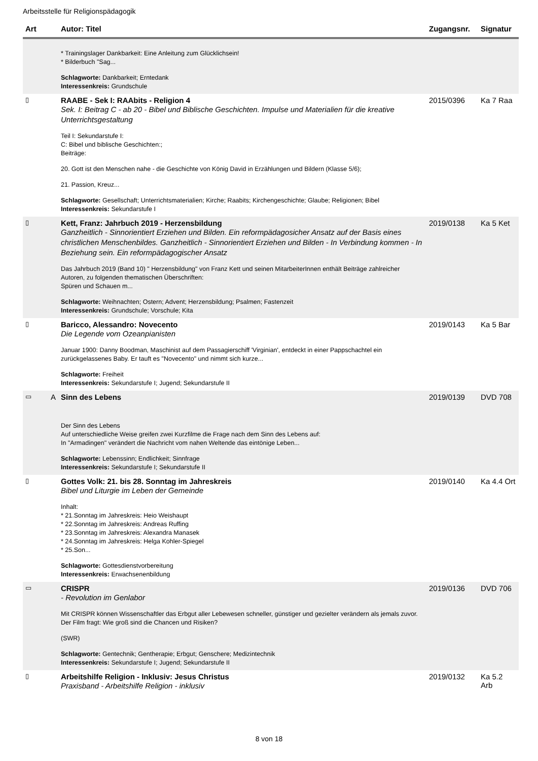Arbeitsstelle für Religionspädagogik
| Art | | Autor: Titel | Zugangsnr. | Signatur |
| --- | --- | --- | --- | --- |
| | | * Trainingslager Dankbarkeit: Eine Anleitung zum Glücklichsein! * Bilderbuch "Sag... Schlagworte: Dankbarkeit; Erntedank Interessenkreis: Grundschule | | |
| ▯ | | RAABE - Sek I: RAAbits - Religion 4 Sek. I: Beitrag C - ab 20 - Bibel und Biblische Geschichten. Impulse und Materialien für die kreative Unterrichtsgestaltung Teil I: Sekundarstufe I: C: Bibel und biblische Geschichten:; Beiträge: 20. Gott ist den Menschen nahe - die Geschichte von König David in Erzählungen und Bildern (Klasse 5/6); 21. Passion, Kreuz... Schlagworte: Gesellschaft; Unterrichtsmaterialien; Kirche; Raabits; Kirchengeschichte; Glaube; Religionen; Bibel Interessenkreis: Sekundarstufe I | 2015/0396 | Ka 7 Raa |
| ▯ | | Kett, Franz: Jahrbuch 2019 - Herzensbildung Ganzheitlich - Sinnorientiert Erziehen und Bilden. Ein reformpädagosicher Ansatz auf der Basis eines christlichen Menschenbildes. Ganzheitlich - Sinnorientiert Erziehen und Bilden - In Verbindung kommen - In Beziehung sein. Ein reformpädagogischer Ansatz Das Jahrbuch 2019 (Band 10) " Herzensbildung" von Franz Kett und seinen MitarbeiterInnen enthält Beiträge zahlreicher Autoren, zu folgenden thematischen Überschriften: Spüren und Schauen m... Schlagworte: Weihnachten; Ostern; Advent; Herzensbildung; Psalmen; Fastenzeit Interessenkreis: Grundschule; Vorschule; Kita | 2019/0138 | Ka 5 Ket |
| ▯ | | Baricco, Alessandro: Novecento Die Legende vom Ozeanpianisten Januar 1900: Danny Boodman, Maschinist auf dem Passagierschiff 'Virginian', entdeckt in einer Pappschachtel ein zurückgelassenes Baby. Er tauft es "Novecento" und nimmt sich kurze... Schlagworte: Freiheit Interessenkreis: Sekundarstufe I; Jugend; Sekundarstufe II | 2019/0143 | Ka 5 Bar |
| ▭ | A | Sinn des Lebens Der Sinn des Lebens Auf unterschiedliche Weise greifen zwei Kurzfilme die Frage nach dem Sinn des Lebens auf: In "Armadingen" verändert die Nachricht vom nahen Weltende das eintönige Leben... Schlagworte: Lebenssinn; Endlichkeit; Sinnfrage Interessenkreis: Sekundarstufe I; Sekundarstufe II | 2019/0139 | DVD 708 |
| ▯ | | Gottes Volk: 21. bis 28. Sonntag im Jahreskreis Bibel und Liturgie im Leben der Gemeinde Inhalt: * 21.Sonntag im Jahreskreis: Heio Weishaupt * 22.Sonntag im Jahreskreis: Andreas Ruffing * 23.Sonntag im Jahreskreis: Alexandra Manasek * 24.Sonntag im Jahreskreis: Helga Kohler-Spiegel * 25.Son... Schlagworte: Gottesdienstvorbereitung Interessenkreis: Erwachsenenbildung | 2019/0140 | Ka 4.4 Ort |
| ▭ | | CRISPR - Revolution im Genlabor Mit CRISPR können Wissenschaftler das Erbgut aller Lebewesen schneller, günstiger und gezielter verändern als jemals zuvor. Der Film fragt: Wie groß sind die Chancen und Risiken? (SWR) Schlagworte: Gentechnik; Gentherapie; Erbgut; Genschere; Medizintechnik Interessenkreis: Sekundarstufe I; Jugend; Sekundarstufe II | 2019/0136 | DVD 706 |
| ▯ | | Arbeitshilfe Religion - Inklusiv: Jesus Christus Praxisband - Arbeitshilfe Religion - inklusiv | 2019/0132 | Ka 5.2 Arb |
8 von 18